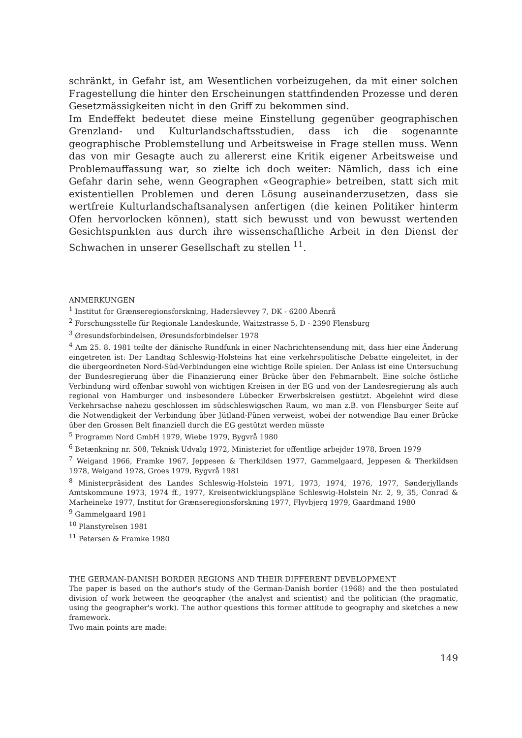schränkt, in Gefahr ist, am Wesentlichen vorbeizugehen, da mit einer solchen Fragestellung die hinter den Erscheinungen stattfindenden Prozesse und deren Gesetzmässigkeiten nicht in den Griff zu bekommen sind.
Im Endeffekt bedeutet diese meine Einstellung gegenüber geographischen Grenzland- und Kulturlandschaftsstudien, dass ich die sogenannte geographische Problemstellung und Arbeitsweise in Frage stellen muss. Wenn das von mir Gesagte auch zu allererst eine Kritik eigener Arbeitsweise und Problemauffassung war, so zielte ich doch weiter: Nämlich, dass ich eine Gefahr darin sehe, wenn Geographen «Geographie» betreiben, statt sich mit existentiellen Problemen und deren Lösung auseinanderzusetzen, dass sie wertfreie Kulturlandschaftsanalysen anfertigen (die keinen Politiker hinterm Ofen hervorlocken können), statt sich bewusst und von bewusst wertenden Gesichtspunkten aus durch ihre wissenschaftliche Arbeit in den Dienst der Schwachen in unserer Gesellschaft zu stellen <sup>11</sup>.
ANMERKUNGEN
<sup>1</sup> Institut for Grænseregionsforskning, Haderslevvey 7, DK - 6200 Åbenrå
<sup>2</sup> Forschungsstelle für Regionale Landeskunde, Waitzstrasse 5, D - 2390 Flensburg
<sup>3</sup> Øresundsforbindelsen, Øresundsforbindelser 1978
<sup>4</sup> Am 25. 8. 1981 teilte der dänische Rundfunk in einer Nachrichtensendung mit, dass hier eine Änderung eingetreten ist: Der Landtag Schleswig-Holsteins hat eine verkehrspolitische Debatte eingeleitet, in der die übergeordneten Nord-Süd-Verbindungen eine wichtige Rolle spielen. Der Anlass ist eine Untersuchung der Bundesregierung über die Finanzierung einer Brücke über den Fehmarnbelt. Eine solche östliche Verbindung wird offenbar sowohl von wichtigen Kreisen in der EG und von der Landesregierung als auch regional von Hamburger und insbesondere Lübecker Erwerbskreisen gestützt. Abgelehnt wird diese Verkehrsachse nahezu geschlossen im südschleswigschen Raum, wo man z.B. von Flensburger Seite auf die Notwendigkeit der Verbindung über Jütland-Fünen verweist, wobei der notwendige Bau einer Brücke über den Grossen Belt finanziell durch die EG gestützt werden müsste
<sup>5</sup> Programm Nord GmbH 1979, Wiebe 1979, Bygvrå 1980
<sup>6</sup> Betænkning nr. 508, Teknisk Udvalg 1972, Ministeriet for offentlige arbejder 1978, Broen 1979
<sup>7</sup> Weigand 1966, Framke 1967, Jeppesen & Therkildsen 1977, Gammelgaard, Jeppesen & Therkildsen 1978, Weigand 1978, Groes 1979, Bygvrå 1981
<sup>8</sup> Ministerpräsident des Landes Schleswig-Holstein 1971, 1973, 1974, 1976, 1977, Sønderjyllands Amtskommune 1973, 1974 ff., 1977, Kreisentwicklungspläne Schleswig-Holstein Nr. 2, 9, 35, Conrad & Marheineke 1977, Institut for Grænseregionsforskning 1977, Flyvbjerg 1979, Gaardmand 1980
<sup>9</sup> Gammelgaard 1981
<sup>10</sup> Planstyrelsen 1981
<sup>11</sup> Petersen & Framke 1980
THE GERMAN-DANISH BORDER REGIONS AND THEIR DIFFERENT DEVELOPMENT
The paper is based on the author's study of the German-Danish border (1968) and the then postulated division of work between the geographer (the analyst and scientist) and the politician (the pragmatic, using the geographer's work). The author questions this former attitude to geography and sketches a new framework.
Two main points are made:
149